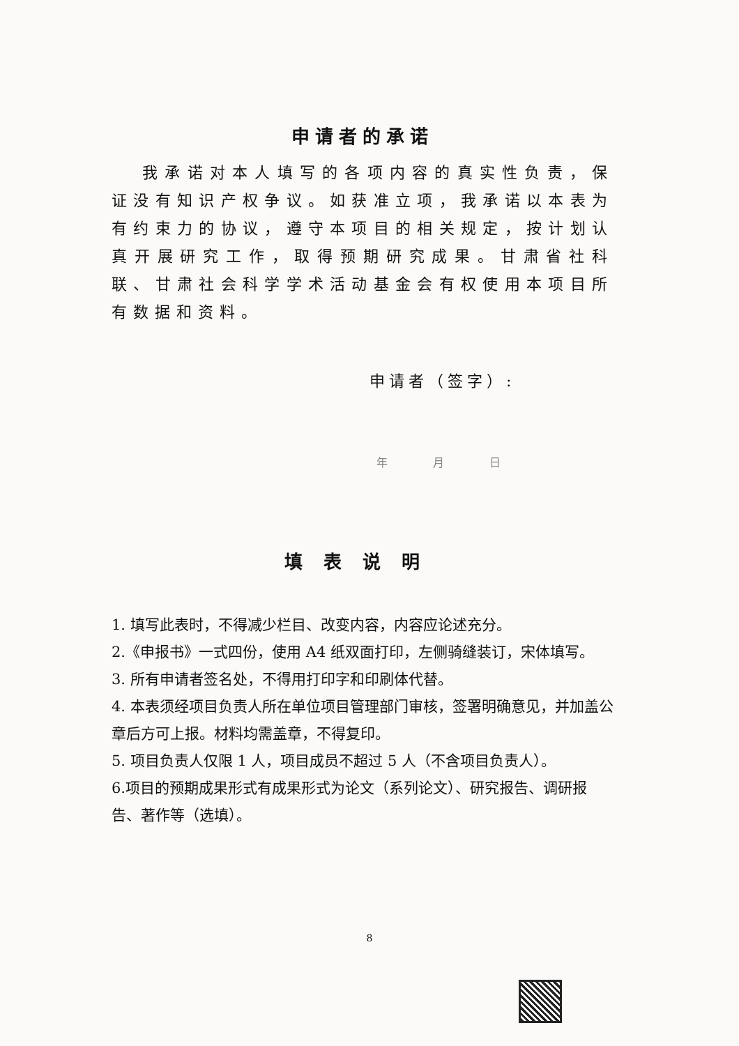申请者的承诺
我承诺对本人填写的各项内容的真实性负责，保证没有知识产权争议。如获准立项，我承诺以本表为有约束力的协议，遵守本项目的相关规定，按计划认真开展研究工作，取得预期研究成果。甘肃省社科联、甘肃社会科学学术活动基金会有权使用本项目所有数据和资料。
申请者（签字）:
年 月 日
填表说明
1. 填写此表时，不得减少栏目、改变内容，内容应论述充分。
2.《申报书》一式四份，使用 A4 纸双面打印，左侧骑缝装订，宋体填写。
3. 所有申请者签名处，不得用打印字和印刷体代替。
4. 本表须经项目负责人所在单位项目管理部门审核，签署明确意见，并加盖公章后方可上报。材料均需盖章，不得复印。
5. 项目负责人仅限 1 人，项目成员不超过 5 人（不含项目负责人）。
6.项目的预期成果形式有成果形式为论文（系列论文）、研究报告、调研报告、著作等（选填）。
8